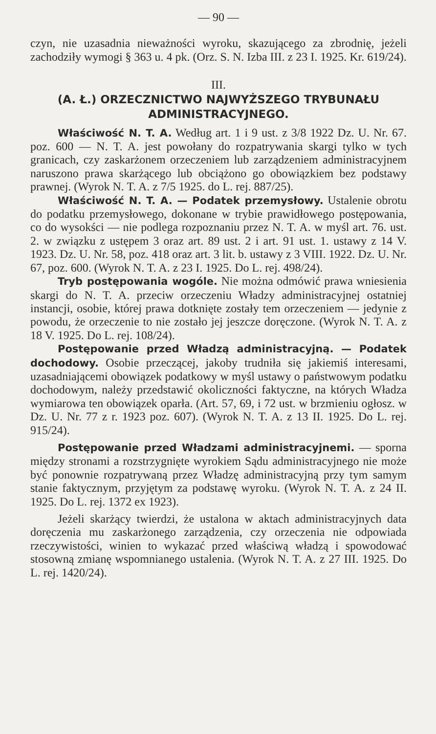— 90 —
czyn, nie uzasadnia nieważności wyroku, skazującego za zbrodnię, jeżeli zachodziły wymogi § 363 u. 4 pk. (Orz. S. N. Izba III. z 23 I. 1925. Kr. 619/24).
III.
(A. Ł.) ORZECZNICTWO NAJWYŻSZEGO TRYBUNAŁU ADMINISTRACYJNEGO.
Właściwość N. T. A. Według art. 1 i 9 ust. z 3/8 1922 Dz. U. Nr. 67. poz. 600 — N. T. A. jest powołany do rozpatrywania skargi tylko w tych granicach, czy zaskarżonem orzeczeniem lub zarządzeniem administracyjnem naruszono prawa skarżącego lub obciążono go obowiązkiem bez podstawy prawnej. (Wyrok N. T. A. z 7/5 1925. do L. rej. 887/25).
Właściwość N. T. A. — Podatek przemysłowy. Ustalenie obrotu do podatku przemysłowego, dokonane w trybie prawidłowego postępowania, co do wysokści — nie podlega rozpoznaniu przez N. T. A. w myśl art. 76. ust. 2. w związku z ustępem 3 oraz art. 89 ust. 2 i art. 91 ust. 1. ustawy z 14 V. 1923. Dz. U. Nr. 58, poz. 418 oraz art. 3 lit. b. ustawy z 3 VIII. 1922. Dz. U. Nr. 67, poz. 600. (Wyrok N. T. A. z 23 I. 1925. Do L. rej. 498/24).
Tryb postępowania wogóle. Nie można odmówić prawa wniesienia skargi do N. T. A. przeciw orzeczeniu Władzy administracyjnej ostatniej instancji, osobie, której prawa dotknięte zostały tem orzeczeniem — jedynie z powodu, że orzeczenie to nie zostało jej jeszcze doręczone. (Wyrok N. T. A. z 18 V. 1925. Do L. rej. 108/24).
Postępowanie przed Władzą administracyjną. — Podatek dochodowy. Osobie przeczącej, jakoby trudniła się jakiemiś interesami, uzasadniającemi obowiązek podatkowy w myśl ustawy o państwowym podatku dochodowym, należy przedstawić okoliczności faktyczne, na których Władza wymiarowa ten obowiązek oparła. (Art. 57, 69, i 72 ust. w brzmieniu ogłosz. w Dz. U. Nr. 77 z r. 1923 poz. 607). (Wyrok N. T. A. z 13 II. 1925. Do L. rej. 915/24).
Postępowanie przed Władzami administracyjnemi. — sporna między stronami a rozstrzygnięte wyrokiem Sądu administracyjnego nie może być ponownie rozpatrywaną przez Władzę administracyjną przy tym samym stanie faktycznym, przyjętym za podstawę wyroku. (Wyrok N. T. A. z 24 II. 1925. Do L. rej. 1372 ex 1923).
Jeżeli skarżący twierdzi, że ustalona w aktach administracyjnych data doręczenia mu zaskarżonego zarządzenia, czy orzeczenia nie odpowiada rzeczywistości, winien to wykazać przed właściwą władzą i spowodować stosowną zmianę wspomnianego ustalenia. (Wyrok N. T. A. z 27 III. 1925. Do L. rej. 1420/24).